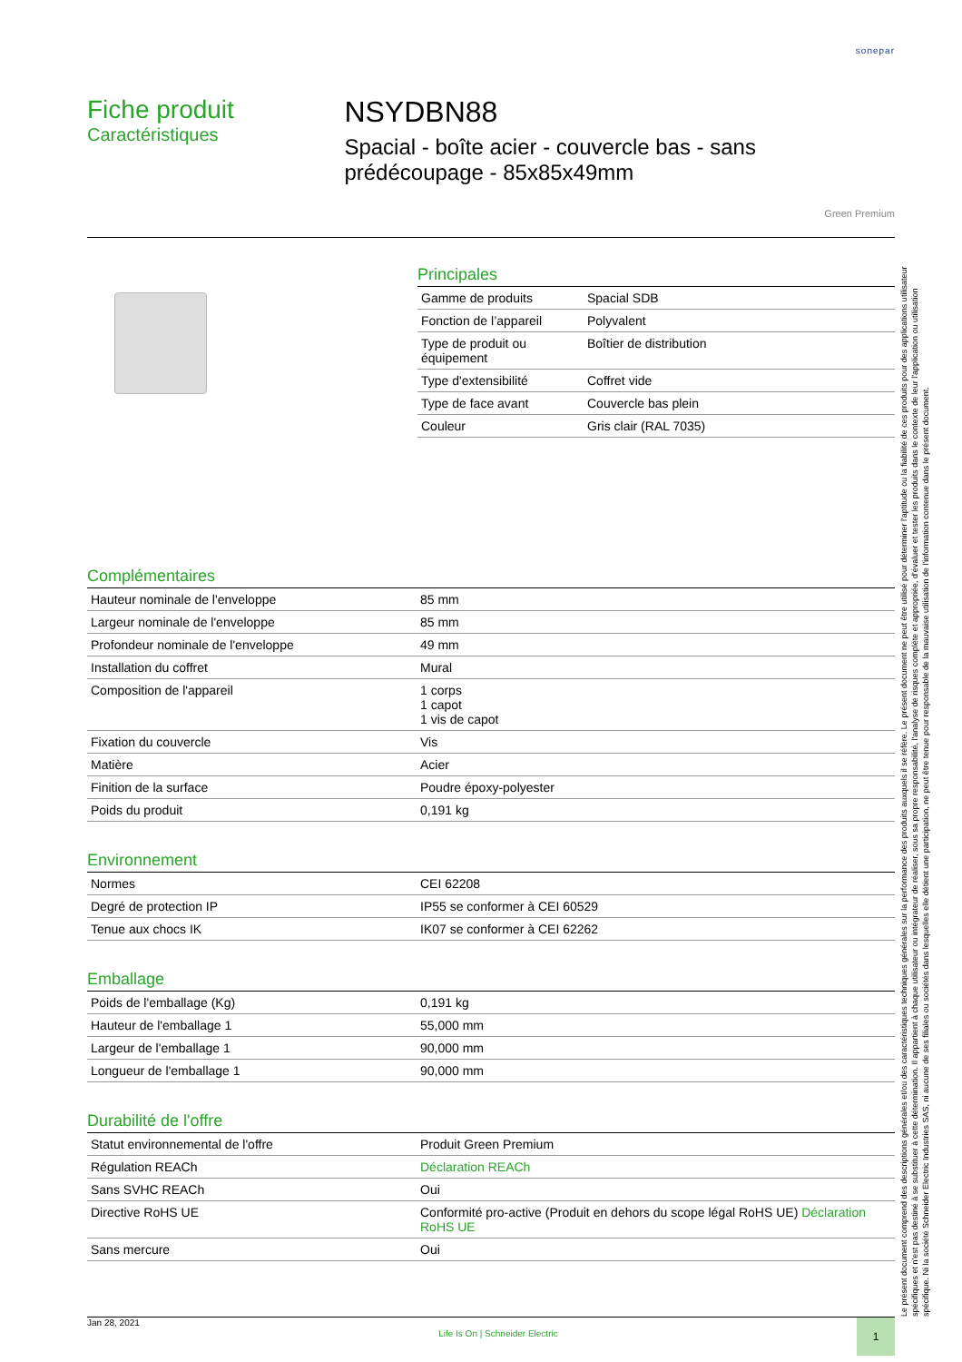sonepar
Fiche produit
Caractéristiques
NSYDBN88
Spacial - boîte acier - couvercle bas - sans prédécoupage - 85x85x49mm
Green Premium
Principales
| Gamme de produits | Spacial SDB |
| Fonction de l’appareil | Polyvalent |
| Type de produit ou équipement | Boîtier de distribution |
| Type d'extensibilité | Coffret vide |
| Type de face avant | Couvercle bas plein |
| Couleur | Gris clair (RAL 7035) |
Complémentaires
| Hauteur nominale de l'enveloppe | 85 mm |
| Largeur nominale de l'enveloppe | 85 mm |
| Profondeur nominale de l'enveloppe | 49 mm |
| Installation du coffret | Mural |
| Composition de l'appareil | 1 corps 1 capot 1 vis de capot |
| Fixation du couvercle | Vis |
| Matière | Acier |
| Finition de la surface | Poudre époxy-polyester |
| Poids du produit | 0,191 kg |
Environnement
| Normes | CEI 62208 |
| Degré de protection IP | IP55 se conformer à CEI 60529 |
| Tenue aux chocs IK | IK07 se conformer à CEI 62262 |
Emballage
| Poids de l'emballage (Kg) | 0,191 kg |
| Hauteur de l'emballage 1 | 55,000 mm |
| Largeur de l'emballage 1 | 90,000 mm |
| Longueur de l'emballage 1 | 90,000 mm |
Durabilité de l'offre
| Statut environnemental de l'offre | Produit Green Premium |
| Régulation REACh | Déclaration REACh |
| Sans SVHC REACh | Oui |
| Directive RoHS UE | Conformité pro-active (Produit en dehors du scope légal RoHS UE) Déclaration RoHS UE |
| Sans mercure | Oui |
Le présent document comprend des descriptions générales et/ou des caractéristiques techniques générales sur la performance des produits auxquels il se réfère. Le présent document ne peut être utilisé pour déterminer l'aptitude ou la fiabilité de ces produits pour des applications utilisateur spécifiques et n'est pas destiné à se substituer à cette détermination. Il appartient à chaque utilisateur ou intégrateur de réaliser, sous sa propre responsabilité, l'analyse de risques complète et appropriée, d'évaluer et tester les produits dans le contexte de leur l'application ou utilisation spécifique. Ni la société Schneider Electric Industries SAS, ni aucune de ses filiales ou sociétés dans lesquelles elle détient une participation, ne peut être tenue pour responsable de la mauvaise utilisation de l'information contenue dans le présent document.
Jan 28, 2021 Life Is On | Schneider Electric 1